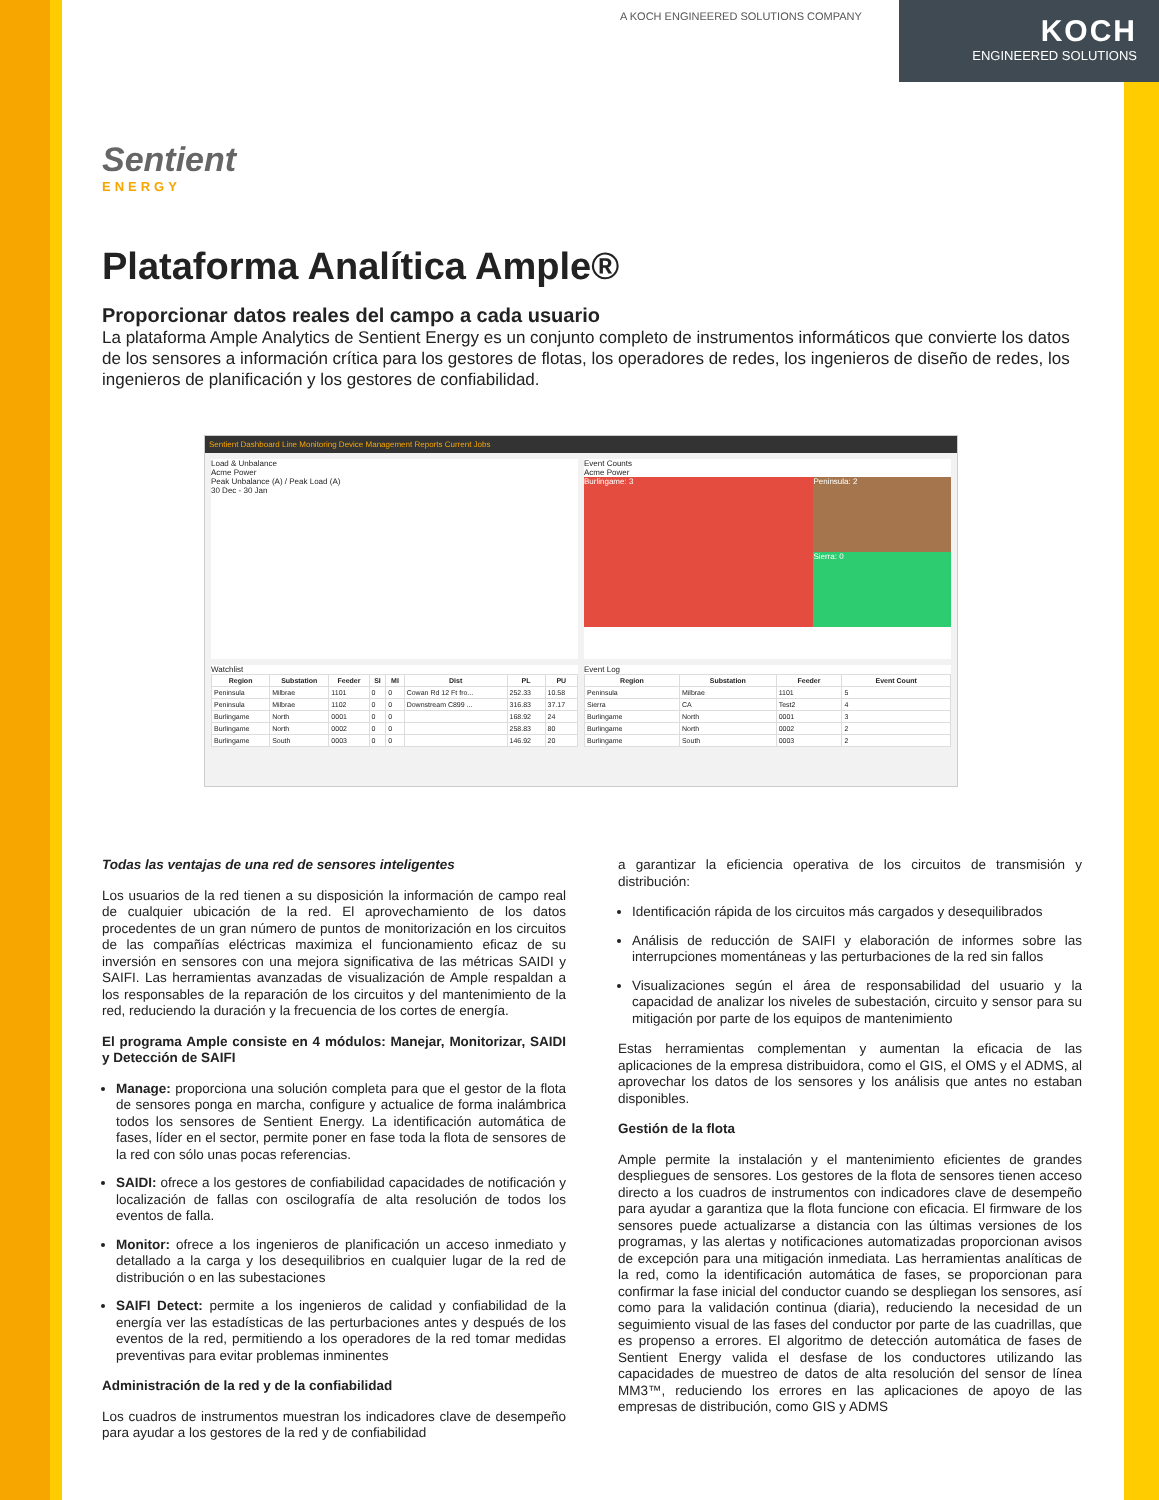A KOCH ENGINEERED SOLUTIONS COMPANY
KOCH
ENGINEERED SOLUTIONS
Sentient
ENERGY
Plataforma Analítica Ample®
Proporcionar datos reales del campo a cada usuario
La plataforma Ample Analytics de Sentient Energy es un conjunto completo de instrumentos informáticos que convierte los datos de los sensores a información crítica para los gestores de flotas, los operadores de redes, los ingenieros de diseño de redes, los ingenieros de planificación y los gestores de confiabilidad.
Sentient Dashboard Line Monitoring Device Management Reports Current Jobs
Load & Unbalance
Acme Power
Peak Unbalance (A) / Peak Load (A)
30 Dec - 30 Jan
Event Counts
Acme Power
Burlingame: 3
Peninsula: 2
Sierra: 0
Watchlist
| Region | Substation | Feeder | SI | MI | Dist | PL | PU |
| --- | --- | --- | --- | --- | --- | --- | --- |
| Peninsula | Milbrae | 1101 | 0 | 0 | Cowan Rd 12 Ft fro... | 252.33 | 10.58 |
| Peninsula | Milbrae | 1102 | 0 | 0 | Downstream C899 ... | 316.83 | 37.17 |
| Burlingame | North | 0001 | 0 | 0 | | 168.92 | 24 |
| Burlingame | North | 0002 | 0 | 0 | | 258.83 | 80 |
| Burlingame | South | 0003 | 0 | 0 | | 146.92 | 20 |
Event Log
| Region | Substation | Feeder | Event Count |
| --- | --- | --- | --- |
| Peninsula | Milbrae | 1101 | 5 |
| Sierra | CA | Test2 | 4 |
| Burlingame | North | 0001 | 3 |
| Burlingame | North | 0002 | 2 |
| Burlingame | South | 0003 | 2 |
Todas las ventajas de una red de sensores inteligentes
Los usuarios de la red tienen a su disposición la información de campo real de cualquier ubicación de la red. El aprovechamiento de los datos procedentes de un gran número de puntos de monitorización en los circuitos de las compañías eléctricas maximiza el funcionamiento eficaz de su inversión en sensores con una mejora significativa de las métricas SAIDI y SAIFI. Las herramientas avanzadas de visualización de Ample respaldan a los responsables de la reparación de los circuitos y del mantenimiento de la red, reduciendo la duración y la frecuencia de los cortes de energía.
El programa Ample consiste en 4 módulos: Manejar, Monitorizar, SAIDI y Detección de SAIFI
Manage: proporciona una solución completa para que el gestor de la flota de sensores ponga en marcha, configure y actualice de forma inalámbrica todos los sensores de Sentient Energy. La identificación automática de fases, líder en el sector, permite poner en fase toda la flota de sensores de la red con sólo unas pocas referencias.
SAIDI: ofrece a los gestores de confiabilidad capacidades de notificación y localización de fallas con oscilografía de alta resolución de todos los eventos de falla.
Monitor: ofrece a los ingenieros de planificación un acceso inmediato y detallado a la carga y los desequilibrios en cualquier lugar de la red de distribución o en las subestaciones
SAIFI Detect: permite a los ingenieros de calidad y confiabilidad de la energía ver las estadísticas de las perturbaciones antes y después de los eventos de la red, permitiendo a los operadores de la red tomar medidas preventivas para evitar problemas inminentes
Administración de la red y de la confiabilidad
Los cuadros de instrumentos muestran los indicadores clave de desempeño para ayudar a los gestores de la red y de confiabilidad
a garantizar la eficiencia operativa de los circuitos de transmisión y distribución:
Identificación rápida de los circuitos más cargados y desequilibrados
Análisis de reducción de SAIFI y elaboración de informes sobre las interrupciones momentáneas y las perturbaciones de la red sin fallos
Visualizaciones según el área de responsabilidad del usuario y la capacidad de analizar los niveles de subestación, circuito y sensor para su mitigación por parte de los equipos de mantenimiento
Estas herramientas complementan y aumentan la eficacia de las aplicaciones de la empresa distribuidora, como el GIS, el OMS y el ADMS, al aprovechar los datos de los sensores y los análisis que antes no estaban disponibles.
Gestión de la flota
Ample permite la instalación y el mantenimiento eficientes de grandes despliegues de sensores. Los gestores de la flota de sensores tienen acceso directo a los cuadros de instrumentos con indicadores clave de desempeño para ayudar a garantiza que la flota funcione con eficacia. El firmware de los sensores puede actualizarse a distancia con las últimas versiones de los programas, y las alertas y notificaciones automatizadas proporcionan avisos de excepción para una mitigación inmediata. Las herramientas analíticas de la red, como la identificación automática de fases, se proporcionan para confirmar la fase inicial del conductor cuando se despliegan los sensores, así como para la validación continua (diaria), reduciendo la necesidad de un seguimiento visual de las fases del conductor por parte de las cuadrillas, que es propenso a errores. El algoritmo de detección automática de fases de Sentient Energy valida el desfase de los conductores utilizando las capacidades de muestreo de datos de alta resolución del sensor de línea MM3™, reduciendo los errores en las aplicaciones de apoyo de las empresas de distribución, como GIS y ADMS